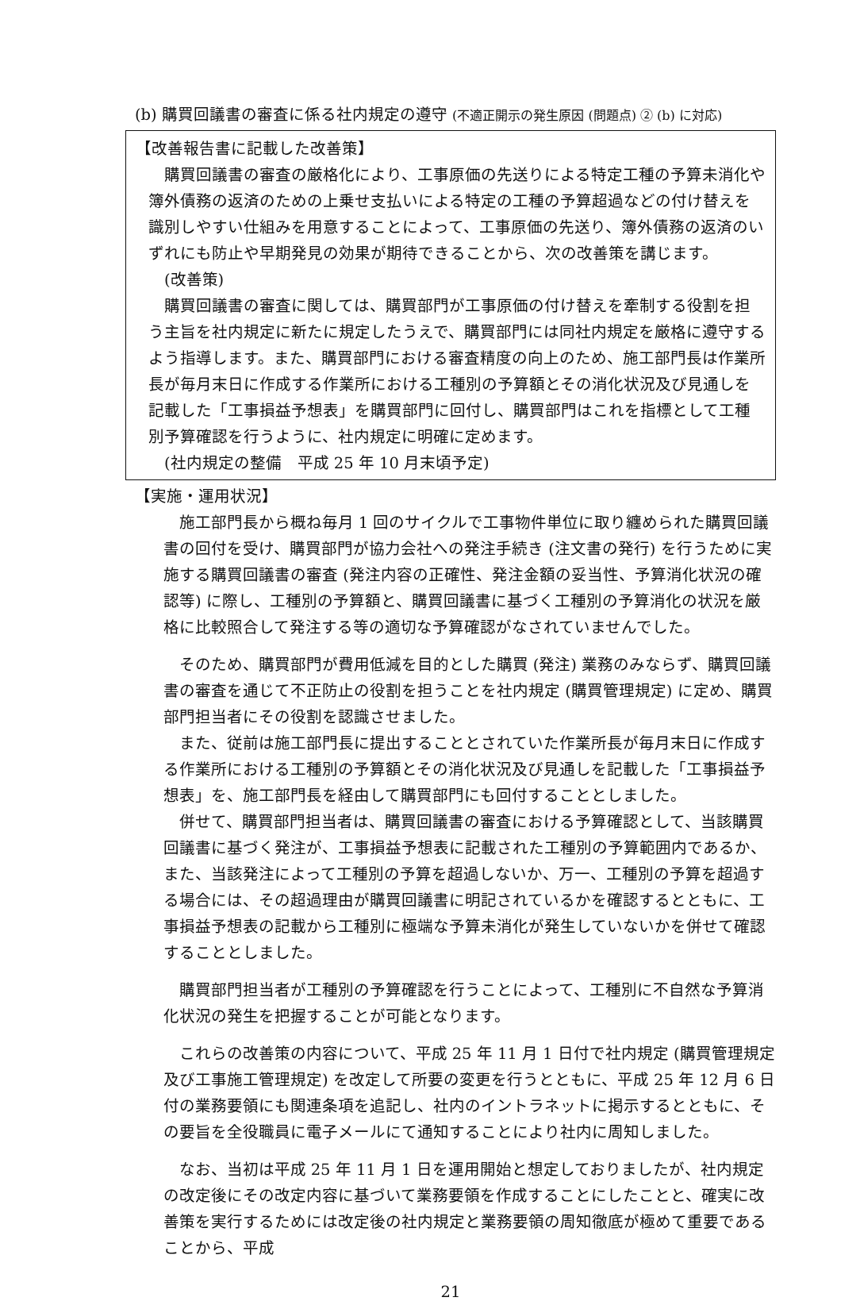(b) 購買回議書の審査に係る社内規定の遵守 (不適正開示の発生原因 (問題点) ② (b) に対応)
【改善報告書に記載した改善策】
購買回議書の審査の厳格化により、工事原価の先送りによる特定工種の予算未消化や簿外債務の返済のための上乗せ支払いによる特定の工種の予算超過などの付け替えを識別しやすい仕組みを用意することによって、工事原価の先送り、簿外債務の返済のいずれにも防止や早期発見の効果が期待できることから、次の改善策を講じます。
(改善策)
購買回議書の審査に関しては、購買部門が工事原価の付け替えを牽制する役割を担う主旨を社内規定に新たに規定したうえで、購買部門には同社内規定を厳格に遵守するよう指導します。また、購買部門における審査精度の向上のため、施工部門長は作業所長が毎月末日に作成する作業所における工種別の予算額とその消化状況及び見通しを記載した「工事損益予想表」を購買部門に回付し、購買部門はこれを指標として工種別予算確認を行うように、社内規定に明確に定めます。
(社内規定の整備　平成 25 年 10 月末頃予定)
【実施・運用状況】
施工部門長から概ね毎月 1 回のサイクルで工事物件単位に取り纏められた購買回議書の回付を受け、購買部門が協力会社への発注手続き (注文書の発行) を行うために実施する購買回議書の審査 (発注内容の正確性、発注金額の妥当性、予算消化状況の確認等) に際し、工種別の予算額と、購買回議書に基づく工種別の予算消化の状況を厳格に比較照合して発注する等の適切な予算確認がなされていませんでした。
そのため、購買部門が費用低減を目的とした購買 (発注) 業務のみならず、購買回議書の審査を通じて不正防止の役割を担うことを社内規定 (購買管理規定) に定め、購買部門担当者にその役割を認識させました。
また、従前は施工部門長に提出することとされていた作業所長が毎月末日に作成する作業所における工種別の予算額とその消化状況及び見通しを記載した「工事損益予想表」を、施工部門長を経由して購買部門にも回付することとしました。
併せて、購買部門担当者は、購買回議書の審査における予算確認として、当該購買回議書に基づく発注が、工事損益予想表に記載された工種別の予算範囲内であるか、また、当該発注によって工種別の予算を超過しないか、万一、工種別の予算を超過する場合には、その超過理由が購買回議書に明記されているかを確認するとともに、工事損益予想表の記載から工種別に極端な予算未消化が発生していないかを併せて確認することとしました。
購買部門担当者が工種別の予算確認を行うことによって、工種別に不自然な予算消化状況の発生を把握することが可能となります。
これらの改善策の内容について、平成 25 年 11 月 1 日付で社内規定 (購買管理規定及び工事施工管理規定) を改定して所要の変更を行うとともに、平成 25 年 12 月 6 日付の業務要領にも関連条項を追記し、社内のイントラネットに掲示するとともに、その要旨を全役職員に電子メールにて通知することにより社内に周知しました。
なお、当初は平成 25 年 11 月 1 日を運用開始と想定しておりましたが、社内規定の改定後にその改定内容に基づいて業務要領を作成することにしたことと、確実に改善策を実行するためには改定後の社内規定と業務要領の周知徹底が極めて重要であることから、平成
21